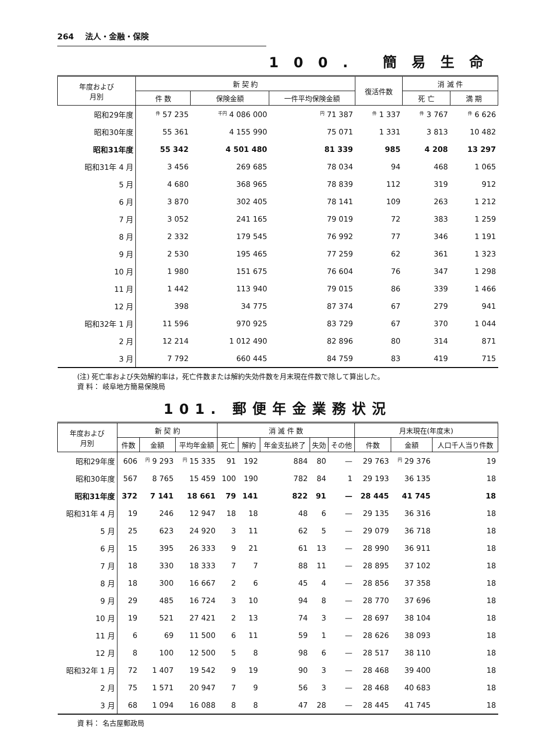264 法人・金融・保険
100. 簡易生命
| 年度および 月別 | 新 契 約 | | | 復活件数 | 消 滅 件 | |
| --- | --- | --- | --- | --- | --- | --- |
| | 件 数 | 保険金額 | 一件平均保険金額 | | 死 亡 | 満 期 |
| 昭和29年度 | 件 57 235 | 千円 4 086 000 | 円 71 387 | 件 1 337 | 件 3 767 | 件 6 626 |
| 昭和30年度 | 55 361 | 4 155 990 | 75 071 | 1 331 | 3 813 | 10 482 |
| 昭和31年度 | 55 342 | 4 501 480 | 81 339 | 985 | 4 208 | 13 297 |
| 昭和31年 4 月 | 3 456 | 269 685 | 78 034 | 94 | 468 | 1 065 |
| 5 月 | 4 680 | 368 965 | 78 839 | 112 | 319 | 912 |
| 6 月 | 3 870 | 302 405 | 78 141 | 109 | 263 | 1 212 |
| 7 月 | 3 052 | 241 165 | 79 019 | 72 | 383 | 1 259 |
| 8 月 | 2 332 | 179 545 | 76 992 | 77 | 346 | 1 191 |
| 9 月 | 2 530 | 195 465 | 77 259 | 62 | 361 | 1 323 |
| 10 月 | 1 980 | 151 675 | 76 604 | 76 | 347 | 1 298 |
| 11 月 | 1 442 | 113 940 | 79 015 | 86 | 339 | 1 466 |
| 12 月 | 398 | 34 775 | 87 374 | 67 | 279 | 941 |
| 昭和32年 1 月 | 11 596 | 970 925 | 83 729 | 67 | 370 | 1 044 |
| 2 月 | 12 214 | 1 012 490 | 82 896 | 80 | 314 | 871 |
| 3 月 | 7 792 | 660 445 | 84 759 | 83 | 419 | 715 |
(注) 死亡率および失効解約率は，死亡件数または解約失効件数を月末現在件数で除して算出した。
資 料： 岐阜地方簡易保険局
101. 郵便年金業務状況
| 年度および 月別 | 新 契 約 | | | 消 滅 件 数 | | | | | 月末現在(年度末) | | |
| --- | --- | --- | --- | --- | --- | --- | --- | --- | --- | --- | --- |
| | 件数 | 金額 | 平均年金額 | 死亡 | 解約 | 年金支払終了 | 失効 | その他 | 件数 | 金額 | 人口千人当り件数 |
| 昭和29年度 | 606 | 円 9 293 | 円 15 335 | 91 | 192 | 884 | 80 | — | 29 763 | 円 29 376 | 19 |
| 昭和30年度 | 567 | 8 765 | 15 459 | 100 | 190 | 782 | 84 | 1 | 29 193 | 36 135 | 18 |
| 昭和31年度 | 372 | 7 141 | 18 661 | 79 | 141 | 822 | 91 | — | 28 445 | 41 745 | 18 |
| 昭和31年 4 月 | 19 | 246 | 12 947 | 18 | 18 | 48 | 6 | — | 29 135 | 36 316 | 18 |
| 5 月 | 25 | 623 | 24 920 | 3 | 11 | 62 | 5 | — | 29 079 | 36 718 | 18 |
| 6 月 | 15 | 395 | 26 333 | 9 | 21 | 61 | 13 | — | 28 990 | 36 911 | 18 |
| 7 月 | 18 | 330 | 18 333 | 7 | 7 | 88 | 11 | — | 28 895 | 37 102 | 18 |
| 8 月 | 18 | 300 | 16 667 | 2 | 6 | 45 | 4 | — | 28 856 | 37 358 | 18 |
| 9 月 | 29 | 485 | 16 724 | 3 | 10 | 94 | 8 | — | 28 770 | 37 696 | 18 |
| 10 月 | 19 | 521 | 27 421 | 2 | 13 | 74 | 3 | — | 28 697 | 38 104 | 18 |
| 11 月 | 6 | 69 | 11 500 | 6 | 11 | 59 | 1 | — | 28 626 | 38 093 | 18 |
| 12 月 | 8 | 100 | 12 500 | 5 | 8 | 98 | 6 | — | 28 517 | 38 110 | 18 |
| 昭和32年 1 月 | 72 | 1 407 | 19 542 | 9 | 19 | 90 | 3 | — | 28 468 | 39 400 | 18 |
| 2 月 | 75 | 1 571 | 20 947 | 7 | 9 | 56 | 3 | — | 28 468 | 40 683 | 18 |
| 3 月 | 68 | 1 094 | 16 088 | 8 | 8 | 47 | 28 | — | 28 445 | 41 745 | 18 |
資 料： 名古屋郵政局